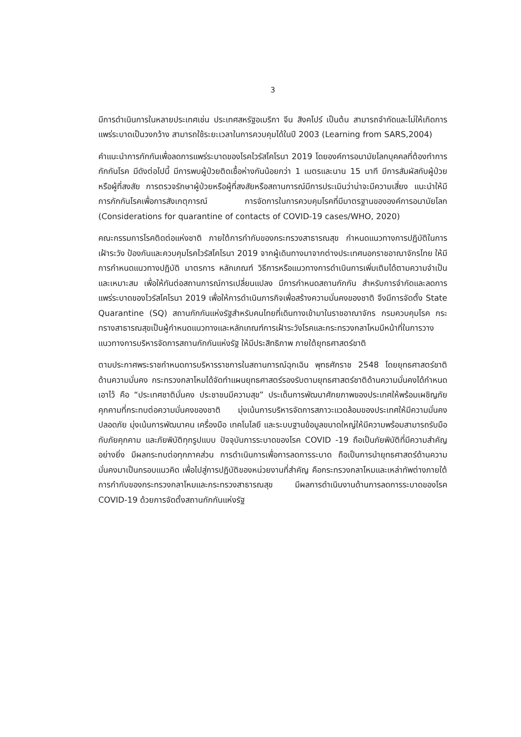3
มีการดำเนินการในหลายประเทศเช่น ประเทศสหรัฐอเมริกา จีน สิงคโปร์ เป็นต้น สามารถจำกัดและไม่ให้เกิดการแพร่ระบาดเป็นวงกว้าง สามารถใช้ระยะเวลาในการควบคุมได้ในปี 2003 (Learning from SARS,2004)
คำแนะนำการกักกันเพื่อลดการแพร่ระบาดของโรคไวรัสโคโรนา 2019 โดยองค์การอนามัยโลกบุคคลที่ต้องทำการกักกันโรค มีดังต่อไปนี้ มีการพบผู้ป่วยติดเชื้อห่างกันน้อยกว่า 1 เมตรและนาน 15 นาที มีการสัมผัสกับผู้ป่วยหรือผู้ที่สงสัย การตรวจรักษาผู้ป่วยหรือผู้ที่สงสัยหรือสถานการณ์มีการประเมินว่าน่าจะมีความเสี่ยง แนะนำให้มีการกักกันโรคเพื่อการสังเกตุการณ์ การจัดการในการควบคุมโรคที่มีมาตรฐานขององค์การอนามัยโลก (Considerations for quarantine of contacts of COVID-19 cases/WHO, 2020)
คณะกรรมการโรคติดต่อแห่งชาติ ภายใต้การกำกับของกระทรวงสาธารณสุข กำหนดแนวทางการปฏิบัติในการเฝ้าระวัง ป้องกันและควบคุมโรคไวรัสโคโรนา 2019 จากผู้เดินทางมาจากต่างประเทศนอกราชอาณาจักรไทย ให้มีการกำหนดแนวทางปฏิบัติ มาตรการ หลักเกณฑ์ วิธีการหรือแนวทางการดำเนินการเพิ่มเติมได้ตามความจำเป็นและเหมาะสม เพื่อให้ทันต่อสถานการณ์การเปลี่ยนแปลง มีการกำหนดสถานกักกัน สำหรับการจำกัดและลดการแพร่ระบาดของไวรัสโคโรนา 2019 เพื่อให้การดำเนินภารกิจเพื่อสร้างความมั่นคงของชาติ จึงมีการจัดตั้ง State Quarantine (SQ) สถานกักกันแห่งรัฐสำหรับคนไทยที่เดินทางเข้ามาในราชอาณาจักร กรมควบคุมโรค กระทรางสาธารณสุขเป็นผู้กำหนดแนวทางและหลักเกณฑ์การเฝ้าระวังโรคและกระทรวงกลาโหมมีหน้าที่ในการวางแนวทางการบริหารจัดการสถานกักกันแห่งรัฐ ให้มีประสิทธิภาพ ภายใต้ยุทธศาสตร์ชาติ
ตามประกาศพระราชกำหนดการบริหารราชการในสถานการณ์ฉุกเฉิน พุทธศักราช 2548 โดยยุทธศาสตร์ชาติด้านความมั่นคง กระทรวงกลาโหมได้จัดทำแผนยุทธศาสตร์รองรับตามยุทธศาสตร์ชาติด้านความมั่นคงได้กำหนดเอาไว้ คือ “ประเทศชาติมั่นคง ประชาชนมีความสุข” ประเด็นการพัฒนาศักยภาพของประเทศให้พร้อมเผชิญภัยคุกคามที่กระทบต่อความมั่นคงของชาติ มุ่งเน้นการบริหารจัดการสภาวะแวดล้อมของประเทศให้มีความมั่นคง ปลอดภัย มุ่งเน้นการพัฒนาคน เครื่องมือ เทคโนโลยี และระบบฐานข้อมูลขนาดใหญ่ให้มีความพร้อมสามารถรับมือกับภัยคุกคาม และภัยพิบัติทุกรูปแบบ ปัจจุบันการระบาดของโรค COVID -19 ถือเป็นภัยพิบัติที่มีความสำคัญอย่างยิ่ง มีผลกระทบต่อทุกภาคส่วน การดำเนินการเพื่อการลดการระบาด ถือเป็นการนำยุทธศาสตร์ด้านความมั่นคงมาเป็นกรอบแนวคิด เพื่อไปสู่การปฏิบัติของหน่วยงานที่สำคัญ คือกระทรวงกลาโหมและเหล่าทัพต่างภายใต้การกำกับของกระทรวงกลาโหมและกระทรวงสาธารณสุข มีผลการดำเนินงานด้านการลดการระบาดของโรค COVID-19 ด้วยการจัดตั้งสถานกักกันแห่งรัฐ